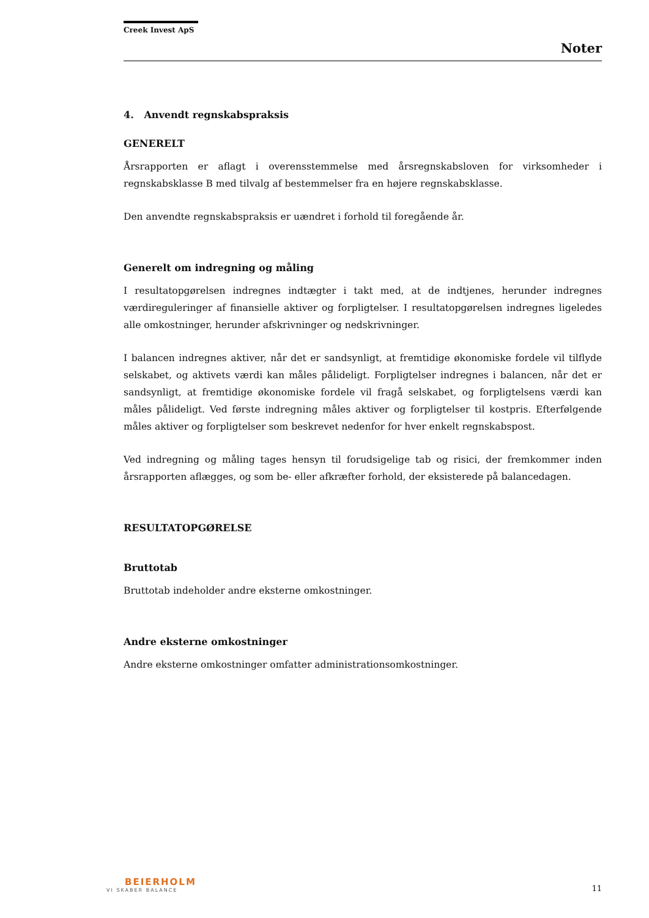Creek Invest ApS
Noter
4. Anvendt regnskabspraksis
GENERELT
Årsrapporten er aflagt i overensstemmelse med årsregnskabsloven for virksomheder i regnskabsklasse B med tilvalg af bestemmelser fra en højere regnskabsklasse.
Den anvendte regnskabspraksis er uændret i forhold til foregående år.
Generelt om indregning og måling
I resultatopgørelsen indregnes indtægter i takt med, at de indtjenes, herunder indregnes værdireguleringer af finansielle aktiver og forpligtelser. I resultatopgørelsen indregnes ligeledes alle omkostninger, herunder afskrivninger og nedskrivninger.
I balancen indregnes aktiver, når det er sandsynligt, at fremtidige økonomiske fordele vil tilflyde selskabet, og aktivets værdi kan måles pålideligt. Forpligtelser indregnes i balancen, når det er sandsynligt, at fremtidige økonomiske fordele vil fragå selskabet, og forpligtelsens værdi kan måles pålideligt. Ved første indregning måles aktiver og forpligtelser til kostpris. Efterfølgende måles aktiver og forpligtelser som beskrevet nedenfor for hver enkelt regnskabspost.
Ved indregning og måling tages hensyn til forudsigelige tab og risici, der fremkommer inden årsrapporten aflægges, og som be- eller afkræfter forhold, der eksisterede på balancedagen.
RESULTATOPGØRELSE
Bruttotab
Bruttotab indeholder andre eksterne omkostninger.
Andre eksterne omkostninger
Andre eksterne omkostninger omfatter administrationsomkostninger.
BEIERHOLM
VI SKABER BALANCE
11